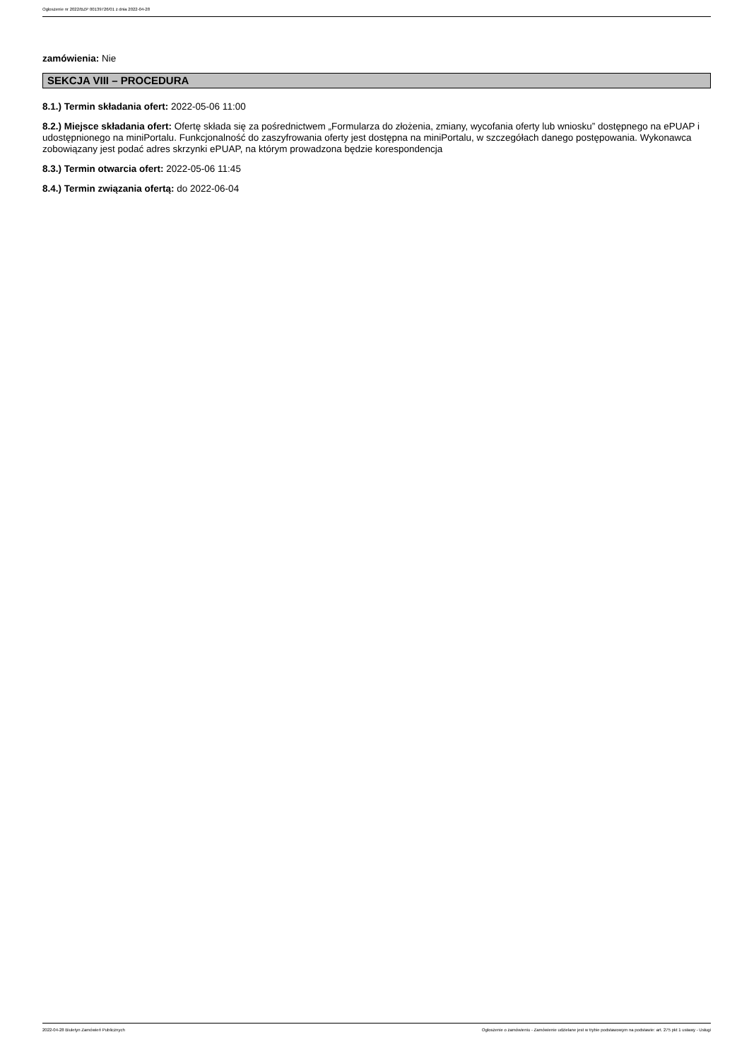Ogłoszenie nr 2022/BZP 00139726/01 z dnia 2022-04-28
zamówienia: Nie
SEKCJA VIII – PROCEDURA
8.1.) Termin składania ofert: 2022-05-06 11:00
8.2.) Miejsce składania ofert: Ofertę składa się za pośrednictwem „Formularza do złożenia, zmiany, wycofania oferty lub wniosku” dostępnego na ePUAP i udostępnionego na miniPortalu. Funkcjonalność do zaszyfrowania oferty jest dostępna na miniPortalu, w szczegółach danego postępowania. Wykonawca zobowiązany jest podać adres skrzynki ePUAP, na którym prowadzona będzie korespondencja
8.3.) Termin otwarcia ofert: 2022-05-06 11:45
8.4.) Termin związania ofertą: do 2022-06-04
2022-04-28 Biuletyn Zamówień Publicznych Ogłoszenie o zamówieniu - Zamówienie udzielane jest w trybie podstawowym na podstawie: art. 275 pkt 1 ustawy - Usługi